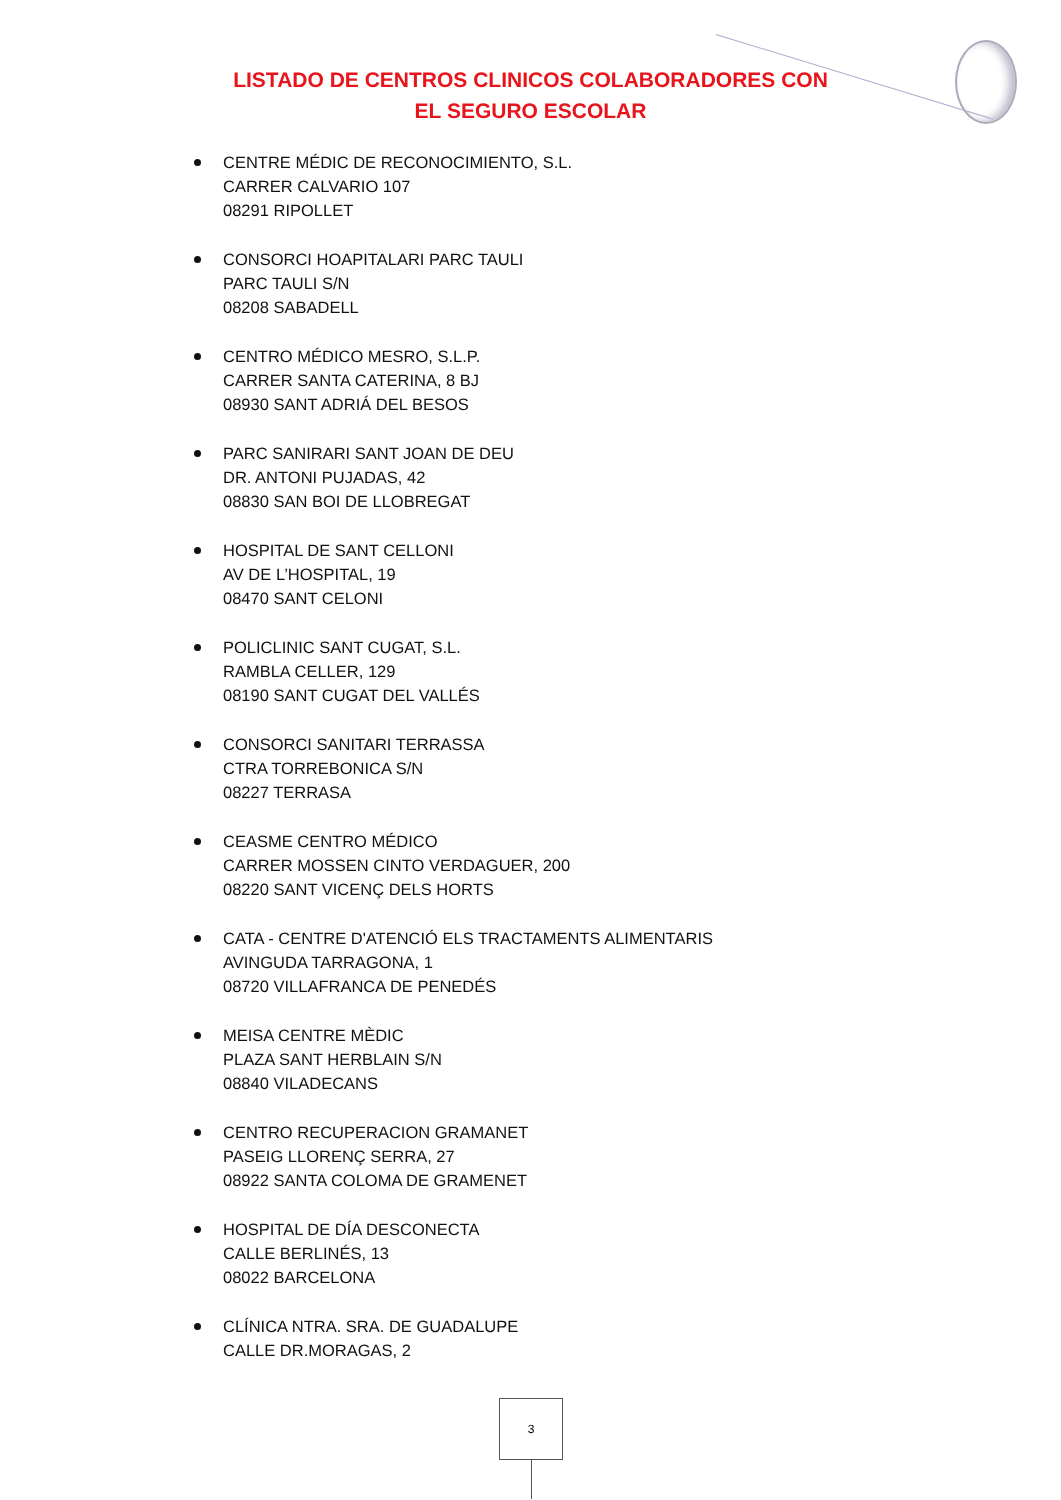LISTADO DE CENTROS CLINICOS COLABORADORES CON
EL SEGURO ESCOLAR
CENTRE MÉDIC DE RECONOCIMIENTO, S.L.
CARRER CALVARIO 107
08291 RIPOLLET
CONSORCI HOAPITALARI PARC TAULI
PARC TAULI S/N
08208 SABADELL
CENTRO MÉDICO MESRO, S.L.P.
CARRER SANTA CATERINA, 8 BJ
08930 SANT ADRIÁ DEL BESOS
PARC SANIRARI SANT JOAN DE DEU
DR. ANTONI PUJADAS, 42
08830 SAN BOI DE LLOBREGAT
HOSPITAL DE SANT CELLONI
AV DE L’HOSPITAL, 19
08470 SANT CELONI
POLICLINIC SANT CUGAT, S.L.
RAMBLA CELLER, 129
08190 SANT CUGAT DEL VALLÉS
CONSORCI SANITARI TERRASSA
CTRA TORREBONICA S/N
08227 TERRASA
CEASME CENTRO MÉDICO
CARRER MOSSEN CINTO VERDAGUER, 200
08220 SANT VICENÇ DELS HORTS
CATA - CENTRE D'ATENCIÓ ELS TRACTAMENTS ALIMENTARIS
AVINGUDA TARRAGONA, 1
08720 VILLAFRANCA DE PENEDÉS
MEISA CENTRE MÈDIC
PLAZA SANT HERBLAIN S/N
08840 VILADECANS
CENTRO RECUPERACION GRAMANET
PASEIG LLORENÇ SERRA, 27
08922 SANTA COLOMA DE GRAMENET
HOSPITAL DE DÍA DESCONECTA
CALLE BERLINÉS, 13
08022 BARCELONA
CLÍNICA NTRA. SRA. DE GUADALUPE
CALLE DR.MORAGAS, 2
3